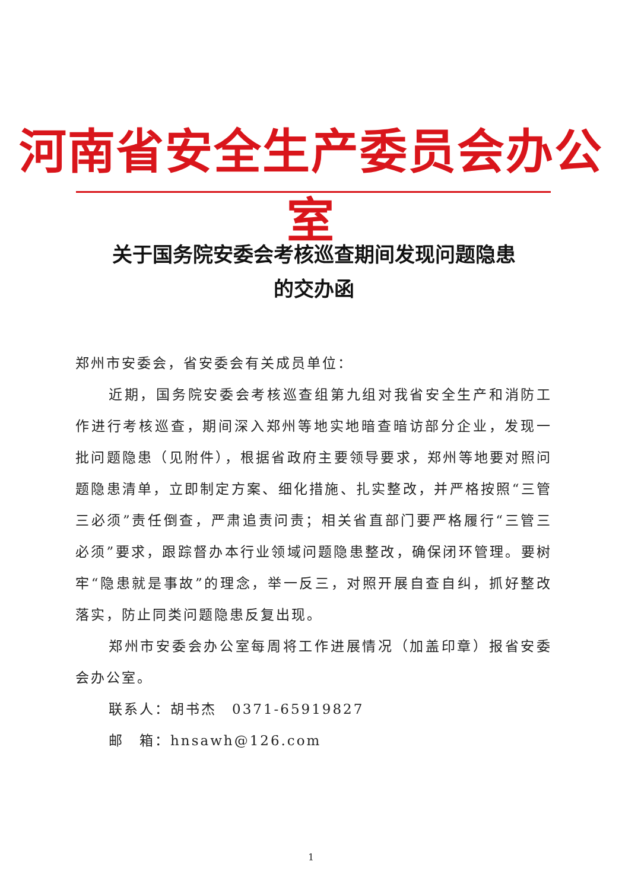河南省安全生产委员会办公室
关于国务院安委会考核巡查期间发现问题隐患
的交办函
郑州市安委会，省安委会有关成员单位：
近期，国务院安委会考核巡查组第九组对我省安全生产和消防工作进行考核巡查，期间深入郑州等地实地暗查暗访部分企业，发现一批问题隐患（见附件），根据省政府主要领导要求，郑州等地要对照问题隐患清单，立即制定方案、细化措施、扎实整改，并严格按照“三管三必须”责任倒查，严肃追责问责；相关省直部门要严格履行“三管三必须”要求，跟踪督办本行业领域问题隐患整改，确保闭环管理。要树牢“隐患就是事故”的理念，举一反三，对照开展自查自纠，抓好整改落实，防止同类问题隐患反复出现。
郑州市安委会办公室每周将工作进展情况（加盖印章）报省安委会办公室。
联系人：胡书杰　0371-65919827
邮　箱：hnsawh@126.com
1